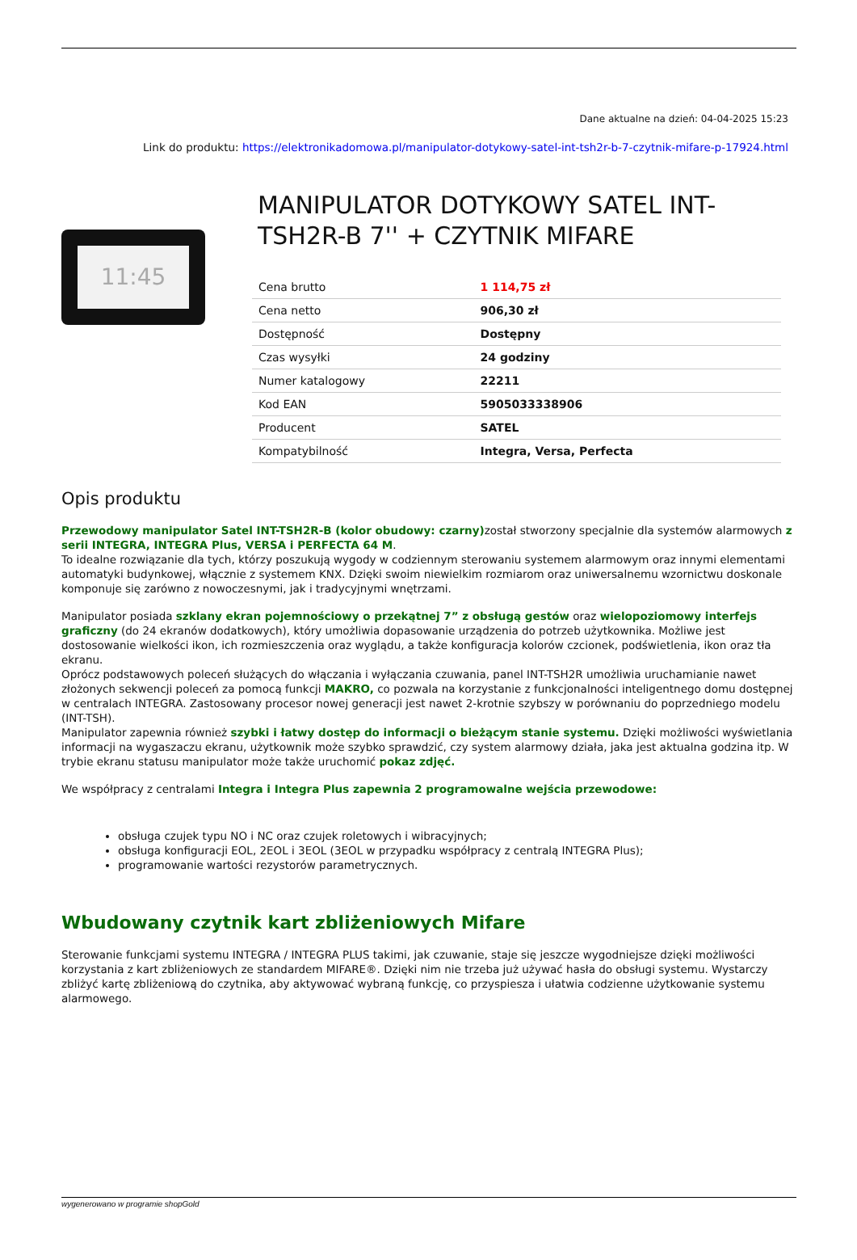Dane aktualne na dzień: 04-04-2025 15:23
Link do produktu: https://elektronikadomowa.pl/manipulator-dotykowy-satel-int-tsh2r-b-7-czytnik-mifare-p-17924.html
11:45
MANIPULATOR DOTYKOWY SATEL INT-TSH2R-B 7'' + CZYTNIK MIFARE
| Cena brutto | 1 114,75 zł |
| Cena netto | 906,30 zł |
| Dostępność | Dostępny |
| Czas wysyłki | 24 godziny |
| Numer katalogowy | 22211 |
| Kod EAN | 5905033338906 |
| Producent | SATEL |
| Kompatybilność | Integra, Versa, Perfecta |
Opis produktu
Przewodowy manipulator Satel INT-TSH2R-B (kolor obudowy: czarny) został stworzony specjalnie dla systemów alarmowych z serii INTEGRA, INTEGRA Plus, VERSA i PERFECTA 64 M.
To idealne rozwiązanie dla tych, którzy poszukują wygody w codziennym sterowaniu systemem alarmowym oraz innymi elementami automatyki budynkowej, włącznie z systemem KNX. Dzięki swoim niewielkim rozmiarom oraz uniwersalnemu wzornictwu doskonale komponuje się zarówno z nowoczesnymi, jak i tradycyjnymi wnętrzami.
Manipulator posiada szklany ekran pojemnościowy o przekątnej 7” z obsługą gestów oraz wielopoziomowy interfejs graficzny (do 24 ekranów dodatkowych), który umożliwia dopasowanie urządzenia do potrzeb użytkownika. Możliwe jest dostosowanie wielkości ikon, ich rozmieszczenia oraz wyglądu, a także konfiguracja kolorów czcionek, podświetlenia, ikon oraz tła ekranu.
Oprócz podstawowych poleceń służących do włączania i wyłączania czuwania, panel INT-TSH2R umożliwia uruchamianie nawet złożonych sekwencji poleceń za pomocą funkcji MAKRO, co pozwala na korzystanie z funkcjonalności inteligentnego domu dostępnej w centralach INTEGRA. Zastosowany procesor nowej generacji jest nawet 2-krotnie szybszy w porównaniu do poprzedniego modelu (INT-TSH).
Manipulator zapewnia również szybki i łatwy dostęp do informacji o bieżącym stanie systemu. Dzięki możliwości wyświetlania informacji na wygaszaczu ekranu, użytkownik może szybko sprawdzić, czy system alarmowy działa, jaka jest aktualna godzina itp. W trybie ekranu statusu manipulator może także uruchomić pokaz zdjęć.
We współpracy z centralami Integra i Integra Plus zapewnia 2 programowalne wejścia przewodowe:
obsługa czujek typu NO i NC oraz czujek roletowych i wibracyjnych;
obsługa konfiguracji EOL, 2EOL i 3EOL (3EOL w przypadku współpracy z centralą INTEGRA Plus);
programowanie wartości rezystorów parametrycznych.
Wbudowany czytnik kart zbliżeniowych Mifare
Sterowanie funkcjami systemu INTEGRA / INTEGRA PLUS takimi, jak czuwanie, staje się jeszcze wygodniejsze dzięki możliwości korzystania z kart zbliżeniowych ze standardem MIFARE®. Dzięki nim nie trzeba już używać hasła do obsługi systemu. Wystarczy zbliżyć kartę zbliżeniową do czytnika, aby aktywować wybraną funkcję, co przyspiesza i ułatwia codzienne użytkowanie systemu alarmowego.
wygenerowano w programie shopGold